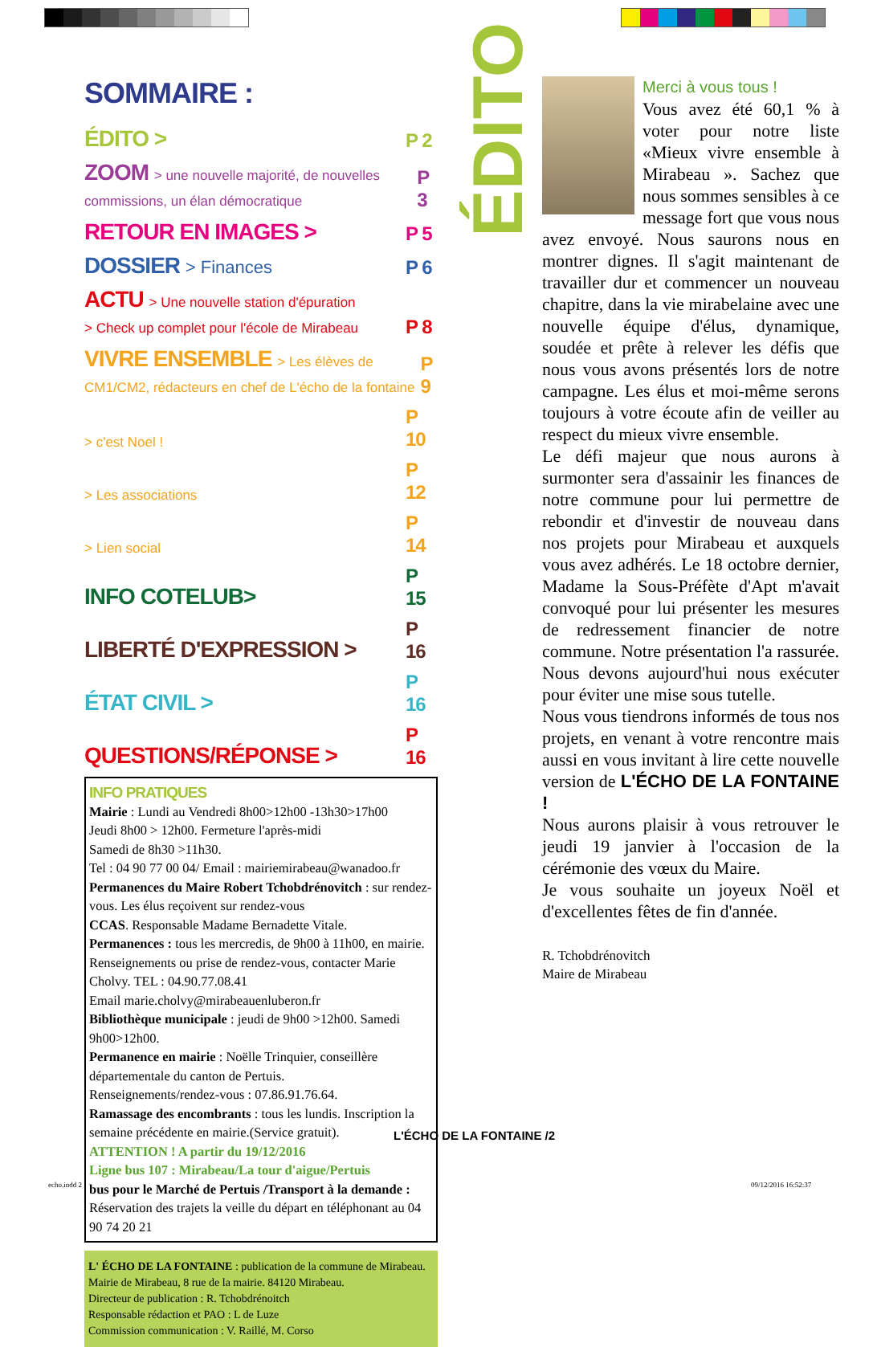SOMMAIRE :
ÉDITO > P 2
ZOOM > une nouvelle majorité, de nouvelles commissions, un élan démocratique P 3
RETOUR EN IMAGES > P 5
DOSSIER > Finances P 6
ACTU > Une nouvelle station d'épuration
> Check up complet pour l'école de Mirabeau P 8
VIVRE ENSEMBLE > Les élèves de CM1/CM2, rédacteurs en chef de L'écho de la fontaine P 9
> c'est Noel ! P 10
> Les associations P 12
> Lien social P 14
INFO COTELUB> P 15
LIBERTÉ D'EXPRESSION > P 16
ÉTAT CIVIL > P 16
QUESTIONS/RÉPONSE > P 16
INFO PRATIQUES
Mairie : Lundi au Vendredi 8h00>12h00 -13h30>17h00
Jeudi 8h00 > 12h00. Fermeture l'après-midi
Samedi de 8h30 >11h30.
Tel : 04 90 77 00 04/ Email : mairiemirabeau@wanadoo.fr
Permanences du Maire Robert Tchobdrénovitch : sur rendez-vous. Les élus reçoivent sur rendez-vous
CCAS. Responsable Madame Bernadette Vitale.
Permanences : tous les mercredis, de 9h00 à 11h00, en mairie.
Renseignements ou prise de rendez-vous, contacter Marie Cholvy. TEL : 04.90.77.08.41
Email marie.cholvy@mirabeauenluberon.fr
Bibliothèque municipale : jeudi de 9h00 >12h00. Samedi 9h00>12h00.
Permanence en mairie : Noëlle Trinquier, conseillère départementale du canton de Pertuis.
Renseignements/rendez-vous : 07.86.91.76.64.
Ramassage des encombrants : tous les lundis. Inscription la semaine précédente en mairie.(Service gratuit).
ATTENTION ! A partir du 19/12/2016
Ligne bus 107 : Mirabeau/La tour d'aigue/Pertuis
bus pour le Marché de Pertuis /Transport à la demande : Réservation des trajets la veille du départ en téléphonant au 04 90 74 20 21
L' ÉCHO DE LA FONTAINE : publication de la commune de Mirabeau.
Mairie de Mirabeau, 8 rue de la mairie. 84120 Mirabeau.
Directeur de publication : R. Tchobdrénoitch
Responsable rédaction et PAO : L de Luze
Commission communication : V. Raillé, M. Corso
ÉDITO
Merci à vous tous !
Vous avez été 60,1 % à voter pour notre liste «Mieux vivre ensemble à Mirabeau ». Sachez que nous sommes sensibles à ce message fort que vous nous avez envoyé. Nous saurons nous en montrer dignes. Il s'agit maintenant de travailler dur et commencer un nouveau chapitre, dans la vie mirabelaine avec une nouvelle équipe d'élus, dynamique, soudée et prête à relever les défis que nous vous avons présentés lors de notre campagne. Les élus et moi-même serons toujours à votre écoute afin de veiller au respect du mieux vivre ensemble.
Le défi majeur que nous aurons à surmonter sera d'assainir les finances de notre commune pour lui permettre de rebondir et d'investir de nouveau dans nos projets pour Mirabeau et auxquels vous avez adhérés. Le 18 octobre dernier, Madame la Sous-Préfète d'Apt m'avait convoqué pour lui présenter les mesures de redressement financier de notre commune. Notre présentation l'a rassurée. Nous devons aujourd'hui nous exécuter pour éviter une mise sous tutelle.
Nous vous tiendrons informés de tous nos projets, en venant à votre rencontre mais aussi en vous invitant à lire cette nouvelle version de L'ÉCHO DE LA FONTAINE !
Nous aurons plaisir à vous retrouver le jeudi 19 janvier à l'occasion de la cérémonie des vœux du Maire.
Je vous souhaite un joyeux Noël et d'excellentes fêtes de fin d'année.
R. Tchobdrénovitch
Maire de Mirabeau
L'ÉCHO DE LA FONTAINE /2
echo.indd 2 09/12/2016 16:52:37